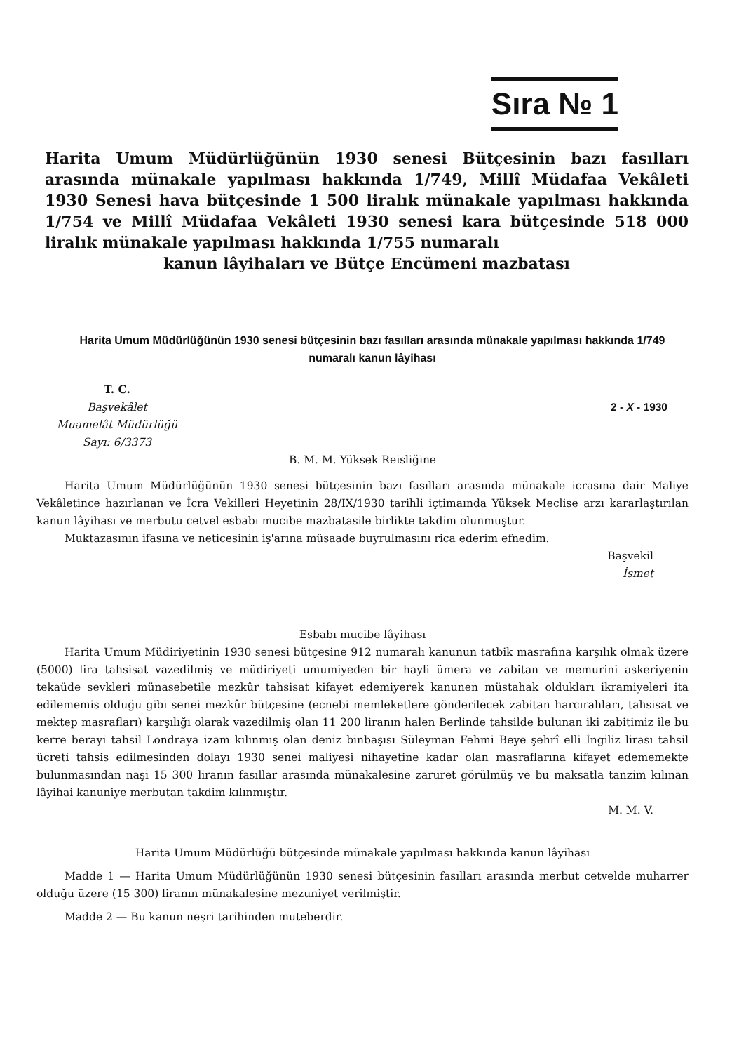Sıra № 1
Harita Umum Müdürlüğünün 1930 senesi Bütçesinin bazı fasılları arasında münakale yapılması hakkında 1/749, Millî Müdafaa Vekâleti 1930 Senesi hava bütçesinde 1 500 liralık münakale yapılması hakkında 1/754 ve Millî Müdafaa Vekâleti 1930 senesi kara bütçesinde 518 000 liralık münakale yapılması hakkında 1/755 numaralı
kanun lâyihaları ve Bütçe Encümeni mazbatası
Harita Umum Müdürlüğünün 1930 senesi bütçesinin bazı fasılları arasında münakale yapılması hakkında 1/749 numaralı kanun lâyihası
T. C.
Başvekâlet
Muamelât Müdürlüğü
Sayı: 6/3373
2 - X - 1930
B. M. M. Yüksek Reisliğine
Harita Umum Müdürlüğünün 1930 senesi bütçesinin bazı fasılları arasında münakale icrasına dair Maliye Vekâletince hazırlanan ve İcra Vekilleri Heyetinin 28/IX/1930 tarihli içtimaında Yüksek Meclise arzı kararlaştırılan kanun lâyihası ve merbutu cetvel esbabı mucibe mazbatasile birlikte takdim olunmuştur.
Muktazasının ifasına ve neticesinin iş'arına müsaade buyrulmasını rica ederim efnedim.
Başvekil
İsmet
Esbabı mucibe lâyihası
Harita Umum Müdiriyetinin 1930 senesi bütçesine 912 numaralı kanunun tatbik masrafına karşılık olmak üzere (5000) lira tahsisat vazedilmiş ve müdiriyeti umumiyeden bir hayli ümera ve zabitan ve memurini askeriyenin tekaüde sevkleri münasebetile mezkûr tahsisat kifayet edemiyerek kanunen müstahak oldukları ikramiyeleri ita edilememiş olduğu gibi senei mezkûr bütçesine (ecnebi memleketlere gönderilecek zabitan harcırahları, tahsisat ve mektep masrafları) karşılığı olarak vazedilmiş olan 11 200 liranın halen Berlinde tahsilde bulunan iki zabitimiz ile bu kerre berayi tahsil Londraya izam kılınmış olan deniz binbaşısı Süleyman Fehmi Beye şehrî elli İngiliz lirası tahsil ücreti tahsis edilmesinden dolayı 1930 senei maliyesi nihayetine kadar olan masraflarına kifayet edememekte bulunmasından naşi 15 300 liranın fasıllar arasında münakalesine zaruret görülmüş ve bu maksatla tanzim kılınan lâyihai kanuniye merbutan takdim kılınmıştır.
M. M. V.
Harita Umum Müdürlüğü bütçesinde münakale yapılması hakkında kanun lâyihası
Madde 1 — Harita Umum Müdürlüğünün 1930 senesi bütçesinin fasılları arasında merbut cetvelde muharrer olduğu üzere (15 300) liranın münakalesine mezuniyet verilmiştir.
Madde 2 — Bu kanun neşri tarihinden muteberdir.